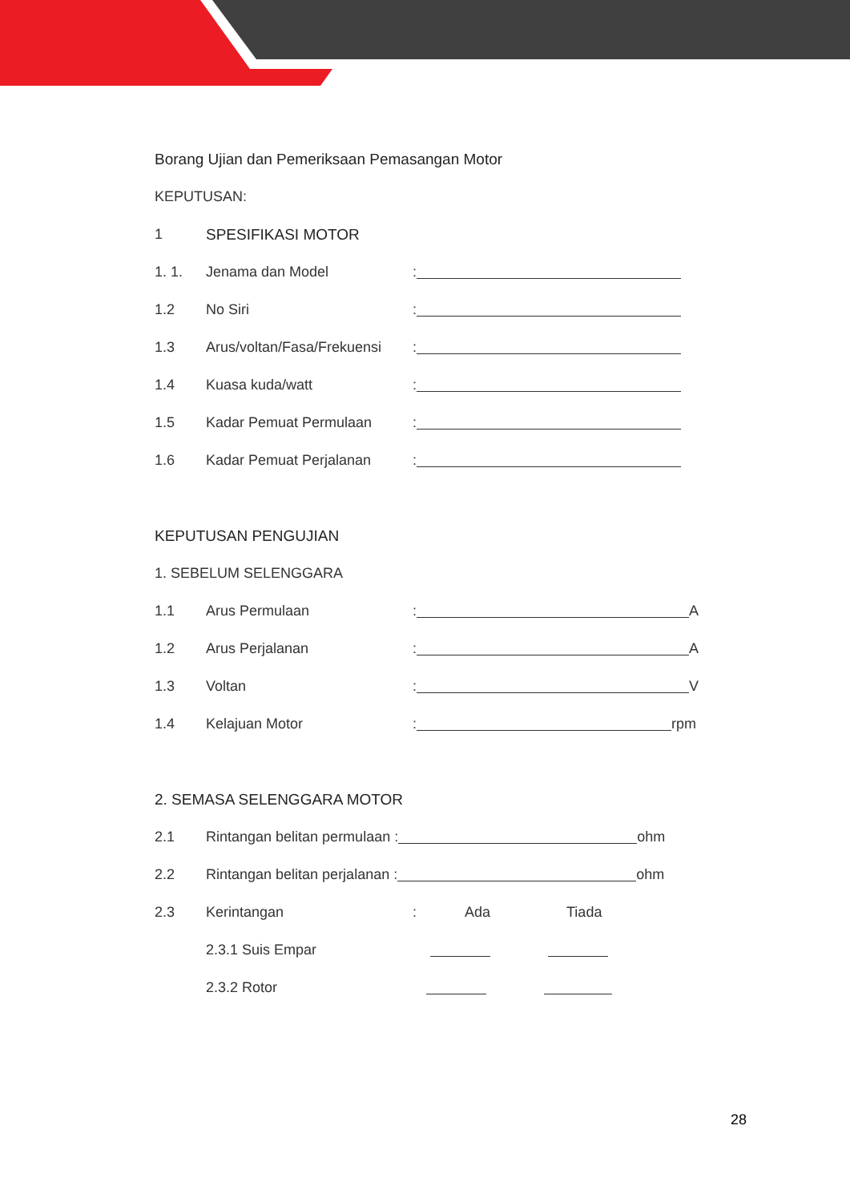Borang Ujian dan Pemeriksaan Pemasangan Motor
KEPUTUSAN:
1 SPESIFIKASI MOTOR
1. 1. Jenama dan Model:
1.2 No Siri:
1.3 Arus/voltan/Fasa/Frekuensi:
1.4 Kuasa kuda/watt:
1.5 Kadar Pemuat Permulaan:
1.6 Kadar Pemuat Perjalanan:
KEPUTUSAN PENGUJIAN
1. SEBELUM SELENGGARA
1.1 Arus Permulaan: A
1.2 Arus Perjalanan: A
1.3 Voltan: V
1.4 Kelajuan Motor: rpm
2. SEMASA SELENGGARA MOTOR
2.1 Rintangan belitan permulaan : ohm
2.2 Rintangan belitan perjalanan : ohm
2.3 Kerintangan: Ada Tiada
2.3.1 Suis Empar
2.3.2 Rotor
28